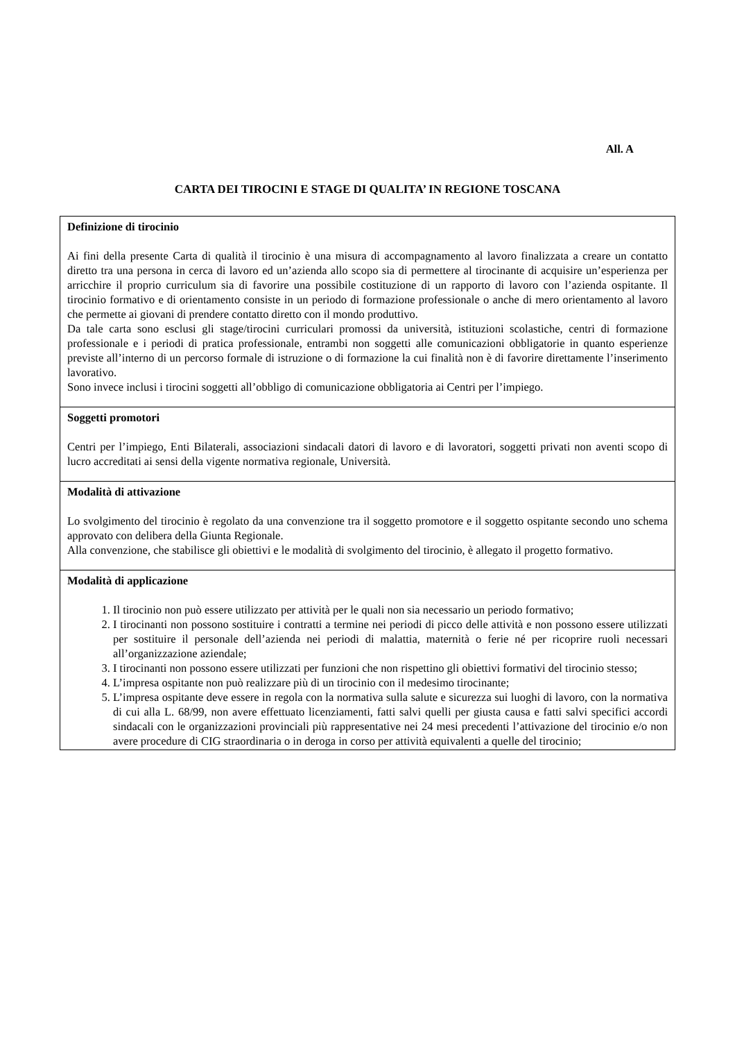All. A
CARTA DEI TIROCINI E STAGE DI QUALITA’ IN REGIONE TOSCANA
| Definizione di tirocinio Ai fini della presente Carta di qualità il tirocinio è una misura di accompagnamento al lavoro finalizzata a creare un contatto diretto tra una persona in cerca di lavoro ed un’azienda allo scopo sia di permettere al tirocinante di acquisire un’esperienza per arricchire il proprio curriculum sia di favorire una possibile costituzione di un rapporto di lavoro con l’azienda ospitante. Il tirocinio formativo e di orientamento consiste in un periodo di formazione professionale o anche di mero orientamento al lavoro che permette ai giovani di prendere contatto diretto con il mondo produttivo. Da tale carta sono esclusi gli stage/tirocini curriculari promossi da università, istituzioni scolastiche, centri di formazione professionale e i periodi di pratica professionale, entrambi non soggetti alle comunicazioni obbligatorie in quanto esperienze previste all’interno di un percorso formale di istruzione o di formazione la cui finalità non è di favorire direttamente l’inserimento lavorativo. Sono invece inclusi i tirocini soggetti all’obbligo di comunicazione obbligatoria ai Centri per l’impiego. |
| Soggetti promotori Centri per l’impiego, Enti Bilaterali, associazioni sindacali datori di lavoro e di lavoratori, soggetti privati non aventi scopo di lucro accreditati ai sensi della vigente normativa regionale, Università. |
| Modalità di attivazione Lo svolgimento del tirocinio è regolato da una convenzione tra il soggetto promotore e il soggetto ospitante secondo uno schema approvato con delibera della Giunta Regionale. Alla convenzione, che stabilisce gli obiettivi e le modalità di svolgimento del tirocinio, è allegato il progetto formativo. |
| Modalità di applicazione 1. Il tirocinio non può essere utilizzato per attività per le quali non sia necessario un periodo formativo; 2. I tirocinanti non possono sostituire i contratti a termine nei periodi di picco delle attività e non possono essere utilizzati per sostituire il personale dell’azienda nei periodi di malattia, maternità o ferie né per ricoprire ruoli necessari all’organizzazione aziendale; 3. I tirocinanti non possono essere utilizzati per funzioni che non rispettino gli obiettivi formativi del tirocinio stesso; 4. L’impresa ospitante non può realizzare più di un tirocinio con il medesimo tirocinante; 5. L’impresa ospitante deve essere in regola con la normativa sulla salute e sicurezza sui luoghi di lavoro, con la normativa di cui alla L. 68/99, non avere effettuato licenziamenti, fatti salvi quelli per giusta causa e fatti salvi specifici accordi sindacali con le organizzazioni provinciali più rappresentative nei 24 mesi precedenti l’attivazione del tirocinio e/o non avere procedure di CIG straordinaria o in deroga in corso per attività equivalenti a quelle del tirocinio; |